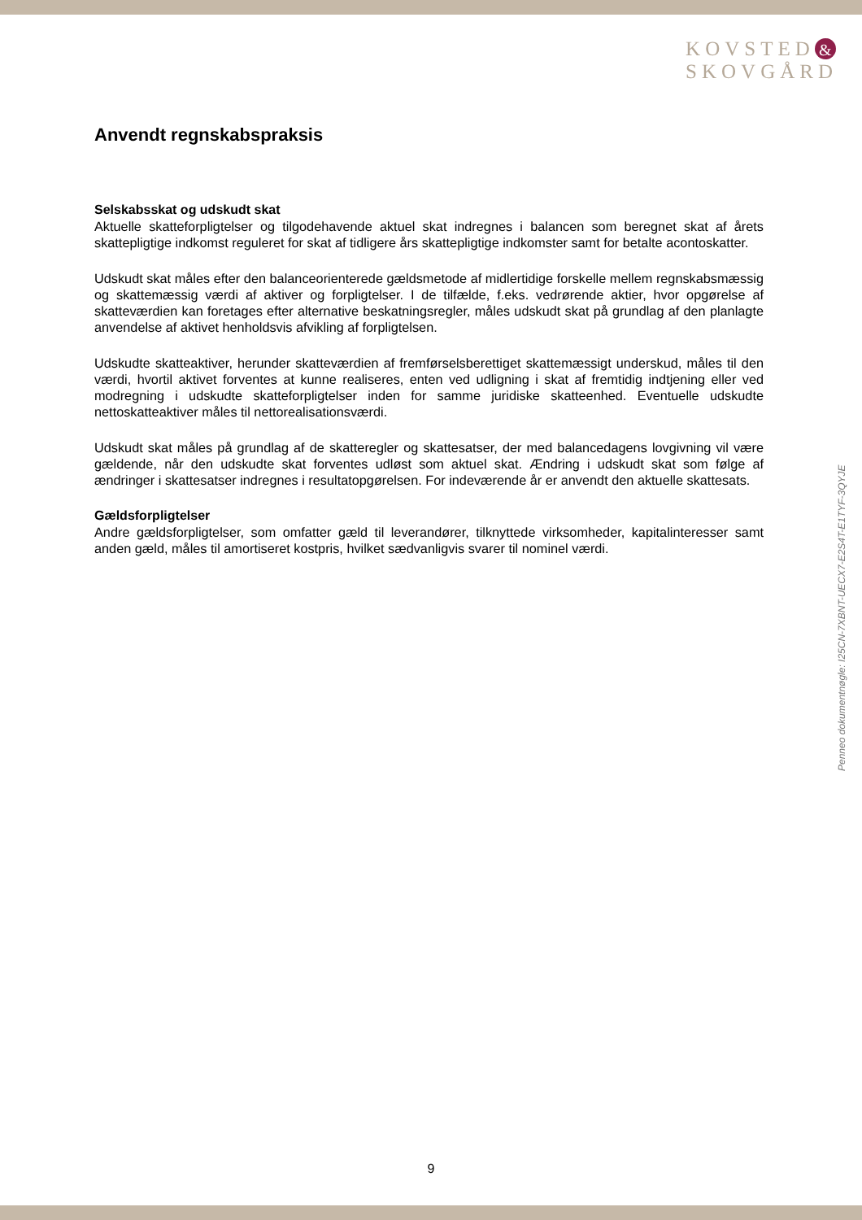KOVSTED &
SKOVGÅRD
Anvendt regnskabspraksis
Selskabsskat og udskudt skat
Aktuelle skatteforpligtelser og tilgodehavende aktuel skat indregnes i balancen som beregnet skat af årets skattepligtige indkomst reguleret for skat af tidligere års skattepligtige indkomster samt for betalte acontoskatter.
Udskudt skat måles efter den balanceorienterede gældsmetode af midlertidige forskelle mellem regnskabsmæssig og skattemæssig værdi af aktiver og forpligtelser. I de tilfælde, f.eks. vedrørende aktier, hvor opgørelse af skatteværdien kan foretages efter alternative beskatningsregler, måles udskudt skat på grundlag af den planlagte anvendelse af aktivet henholdsvis afvikling af forpligtelsen.
Udskudte skatteaktiver, herunder skatteværdien af fremførselsberettiget skattemæssigt underskud, måles til den værdi, hvortil aktivet forventes at kunne realiseres, enten ved udligning i skat af fremtidig indtjening eller ved modregning i udskudte skatteforpligtelser inden for samme juridiske skatteenhed. Eventuelle udskudte nettoskatteaktiver måles til nettorealisationsværdi.
Udskudt skat måles på grundlag af de skatteregler og skattesatser, der med balancedagens lovgivning vil være gældende, når den udskudte skat forventes udløst som aktuel skat. Ændring i udskudt skat som følge af ændringer i skattesatser indregnes i resultatopgørelsen. For indeværende år er anvendt den aktuelle skattesats.
Gældsforpligtelser
Andre gældsforpligtelser, som omfatter gæld til leverandører, tilknyttede virksomheder, kapitalinteresser samt anden gæld, måles til amortiseret kostpris, hvilket sædvanligvis svarer til nominel værdi.
Penneo dokumentnøgle: I25CN-7XBNT-UECX7-E2S4T-E1TYF-3QYJE
9